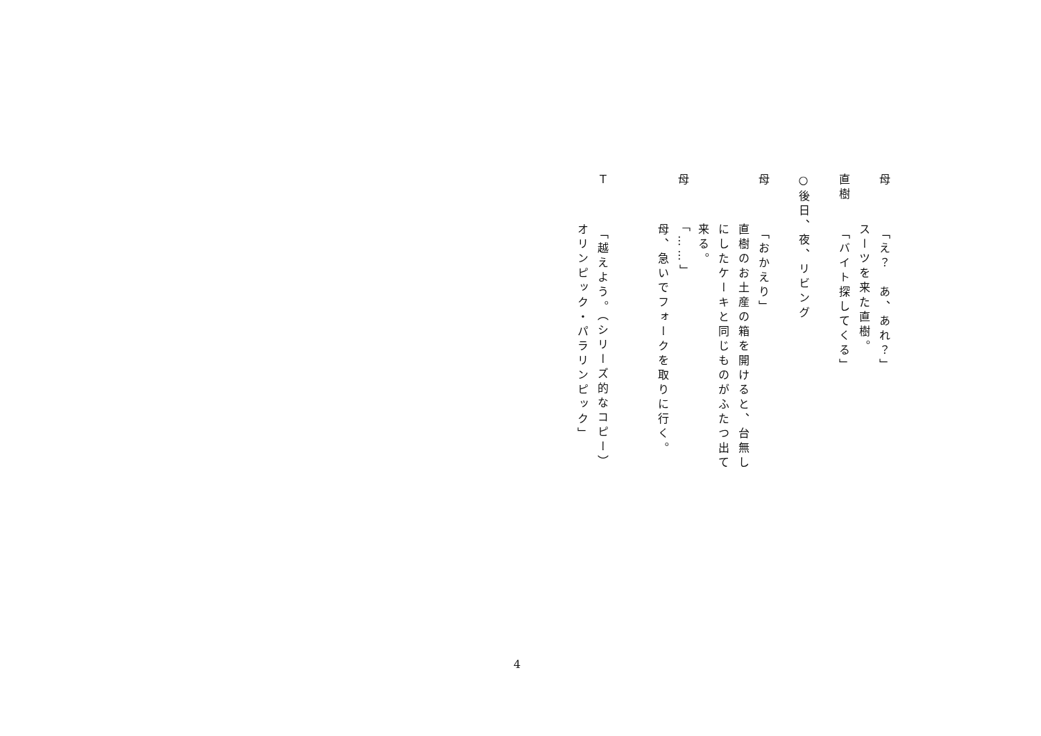母「え？　あ、あれ？」
スーツを来た直樹。
直樹「バイト探してくる」
○後日、夜、リビング
母「おかえり」
直樹のお土産の箱を開けると、台無し
にしたケーキと同じものがふたつ出て
来る。
母「……」
母、急いでフォークを取りに行く。
Ｔ「越えよう。（シリーズ的なコピー）
オリンピック・パラリンピック」
4